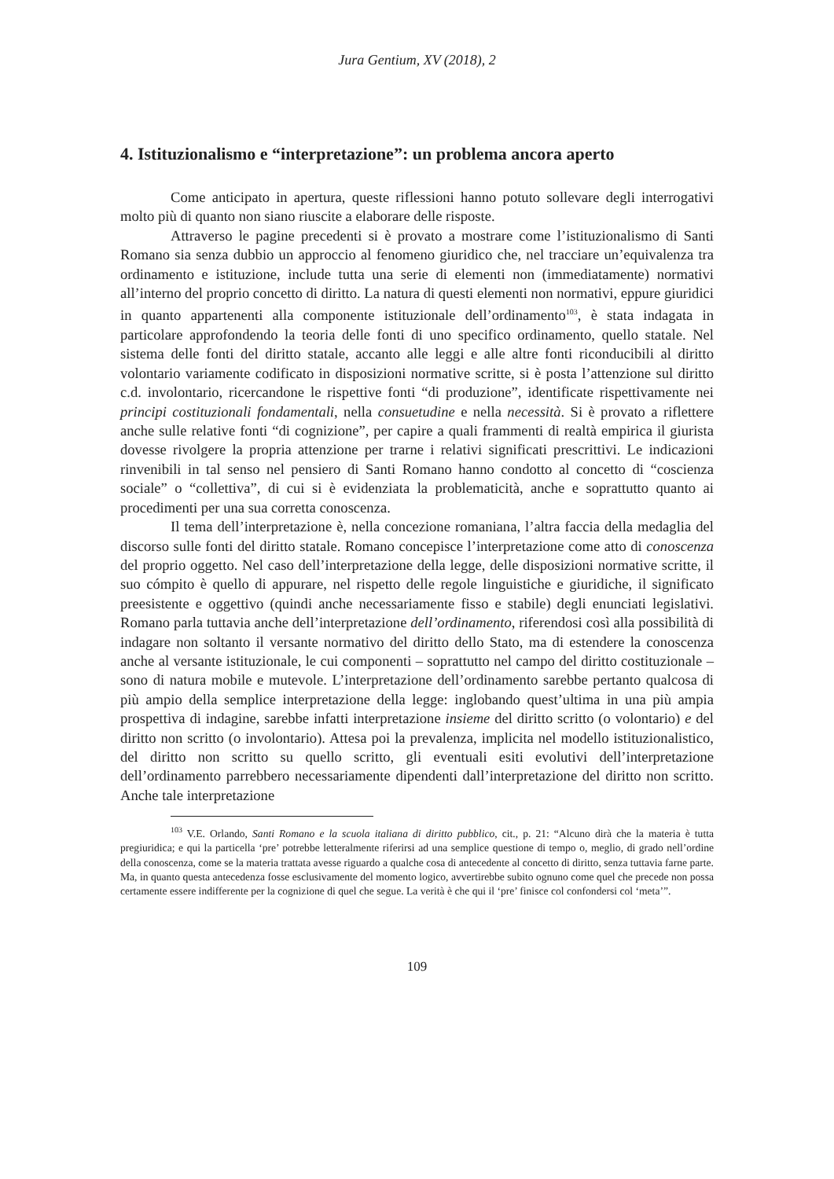Jura Gentium, XV (2018), 2
4. Istituzionalismo e “interpretazione”: un problema ancora aperto
Come anticipato in apertura, queste riflessioni hanno potuto sollevare degli interrogativi molto più di quanto non siano riuscite a elaborare delle risposte.
Attraverso le pagine precedenti si è provato a mostrare come l’istituzionalismo di Santi Romano sia senza dubbio un approccio al fenomeno giuridico che, nel tracciare un’equivalenza tra ordinamento e istituzione, include tutta una serie di elementi non (immediatamente) normativi all’interno del proprio concetto di diritto. La natura di questi elementi non normativi, eppure giuridici in quanto appartenenti alla componente istituzionale dell’ordinamento<sup>103</sup>, è stata indagata in particolare approfondendo la teoria delle fonti di uno specifico ordinamento, quello statale. Nel sistema delle fonti del diritto statale, accanto alle leggi e alle altre fonti riconducibili al diritto volontario variamente codificato in disposizioni normative scritte, si è posta l’attenzione sul diritto c.d. involontario, ricercandone le rispettive fonti “di produzione”, identificate rispettivamente nei principi costituzionali fondamentali, nella consuetudine e nella necessità. Si è provato a riflettere anche sulle relative fonti “di cognizione”, per capire a quali frammenti di realtà empirica il giurista dovesse rivolgere la propria attenzione per trarne i relativi significati prescrittivi. Le indicazioni rinvenibili in tal senso nel pensiero di Santi Romano hanno condotto al concetto di “coscienza sociale” o “collettiva”, di cui si è evidenziata la problematicità, anche e soprattutto quanto ai procedimenti per una sua corretta conoscenza.
Il tema dell’interpretazione è, nella concezione romaniana, l’altra faccia della medaglia del discorso sulle fonti del diritto statale. Romano concepisce l’interpretazione come atto di conoscenza del proprio oggetto. Nel caso dell’interpretazione della legge, delle disposizioni normative scritte, il suo cómpito è quello di appurare, nel rispetto delle regole linguistiche e giuridiche, il significato preesistente e oggettivo (quindi anche necessariamente fisso e stabile) degli enunciati legislativi. Romano parla tuttavia anche dell’interpretazione dell’ordinamento, riferendosi così alla possibilità di indagare non soltanto il versante normativo del diritto dello Stato, ma di estendere la conoscenza anche al versante istituzionale, le cui componenti – soprattutto nel campo del diritto costituzionale – sono di natura mobile e mutevole. L’interpretazione dell’ordinamento sarebbe pertanto qualcosa di più ampio della semplice interpretazione della legge: inglobando quest’ultima in una più ampia prospettiva di indagine, sarebbe infatti interpretazione insieme del diritto scritto (o volontario) e del diritto non scritto (o involontario). Attesa poi la prevalenza, implicita nel modello istituzionalistico, del diritto non scritto su quello scritto, gli eventuali esiti evolutivi dell’interpretazione dell’ordinamento parrebbero necessariamente dipendenti dall’interpretazione del diritto non scritto. Anche tale interpretazione
<sup>103</sup> V.E. Orlando, Santi Romano e la scuola italiana di diritto pubblico, cit., p. 21: “Alcuno dirà che la materia è tutta pregiuridica; e qui la particella ‘pre’ potrebbe letteralmente riferirsi ad una semplice questione di tempo o, meglio, di grado nell’ordine della conoscenza, come se la materia trattata avesse riguardo a qualche cosa di antecedente al concetto di diritto, senza tuttavia farne parte. Ma, in quanto questa antecedenza fosse esclusivamente del momento logico, avvertirebbe subito ognuno come quel che precede non possa certamente essere indifferente per la cognizione di quel che segue. La verità è che qui il ‘pre’ finisce col confondersi col ‘meta’”.
109